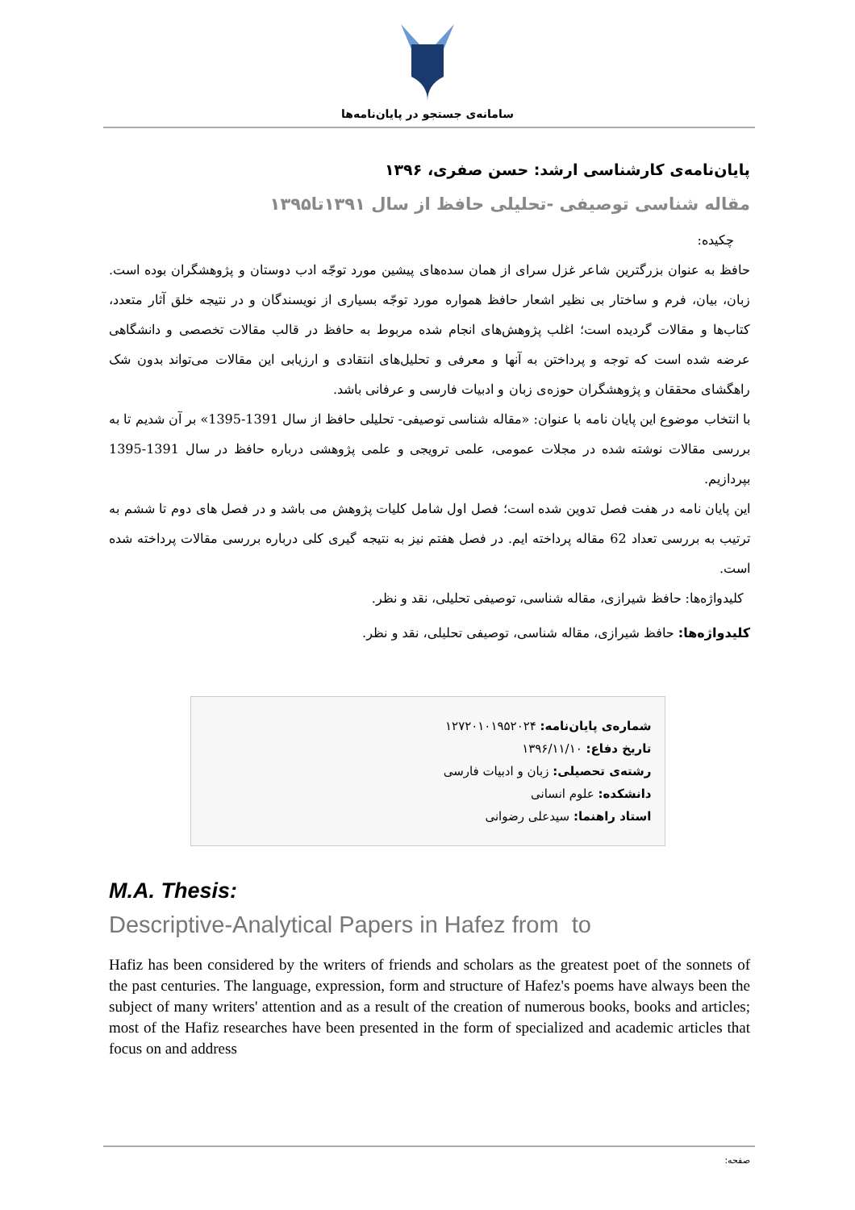سامانه‌ی جستجو در پایان‌نامه‌ها
پایان‌نامه‌ی کارشناسی ارشد: حسن صفری، ۱۳۹۶
مقاله شناسی توصیفی -تحلیلی حافظ از سال ۱۳۹۱تا۱۳۹۵
چکیده:
حافظ به عنوان بزرگترین شاعر غزل سرای از همان سده‌های پیشین مورد توجّه ادب دوستان و پژوهشگران بوده است. زبان، بیان، فرم و ساختار بی نظیر اشعار حافظ همواره مورد توجّه بسیاری از نویسندگان و در نتیجه خلق آثار متعدد، کتاب‌ها و مقالات گردیده است؛ اغلب پژوهش‌های انجام شده مربوط به حافظ در قالب مقالات تخصصی و دانشگاهی عرضه شده است که توجه و پرداختن به آنها و معرفی و تحلیل‌های انتقادی و ارزیابی این مقالات می‌تواند بدون شک راهگشای محققان و پژوهشگران حوزه‌ی زبان و ادبیات فارسی و عرفانی باشد.
با انتخاب موضوع این پایان نامه با عنوان: «مقاله شناسی توصیفی- تحلیلی حافظ از سال 1391-1395» بر آن شدیم تا به بررسی مقالات نوشته شده در مجلات عمومی، علمی ترویجی و علمی پژوهشی درباره حافظ در سال 1391-1395 بپردازیم.
این پایان نامه در هفت فصل تدوین شده است؛ فصل اول شامل کلیات پژوهش می باشد و در فصل های دوم تا ششم به ترتیب به بررسی تعداد 62 مقاله پرداخته ایم. در فصل هفتم نیز به نتیجه گیری کلی درباره بررسی مقالات پرداخته شده است.
کلیدواژه‌ها: حافظ شیرازی، مقاله شناسی، توصیفی تحلیلی، نقد و نظر.
کلیدواژه‌ها: حافظ شیرازی، مقاله شناسی، توصیفی تحلیلی، نقد و نظر.
شماره‌ی پایان‌نامه: ۱۲۷۲۰۱۰۱۹۵۲۰۲۴
تاریخ دفاع: ۱۳۹۶/۱۱/۱۰
رشته‌ی تحصیلی: زبان و ادبیات فارسی
دانشکده: علوم انسانی
استاد راهنما: سیدعلی رضوانی
M.A. Thesis:
Descriptive-Analytical Papers in Hafez from to
Hafiz has been considered by the writers of friends and scholars as the greatest poet of the sonnets of the past centuries. The language, expression, form and structure of Hafez's poems have always been the subject of many writers' attention and as a result of the creation of numerous books, books and articles; most of the Hafiz researches have been presented in the form of specialized and academic articles that focus on and address
صفحه: